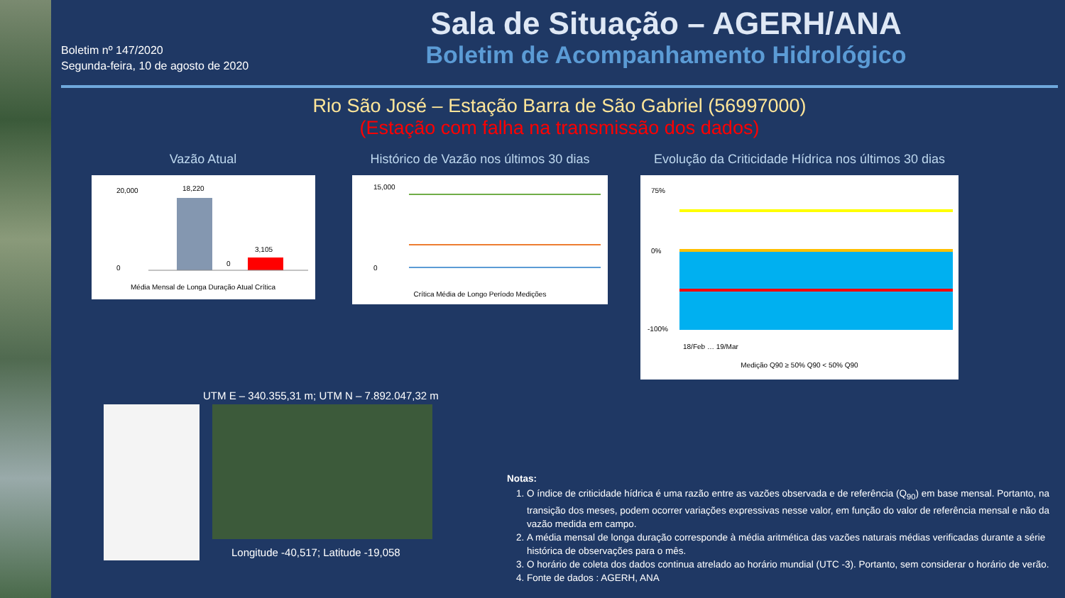Boletim nº 147/2020
Segunda-feira, 10 de agosto de 2020
Sala de Situação – AGERH/ANA
Boletim de Acompanhamento Hidrológico
Rio São José – Estação Barra de São Gabriel (56997000)
(Estação com falha na transmissão dos dados)
Vazão Atual
18,220
3,105
0
20,000
0
Média Mensal de Longa Duração Atual Crítica
Histórico de Vazão nos últimos 30 dias
15,000
0
Crítica Média de Longo Período Medições
Evolução da Criticidade Hídrica nos últimos 30 dias
75%
0%
-100%
18/Feb … 19/Mar
Medição Q90 ≥ 50% Q90 < 50% Q90
UTM E – 340.355,31 m; UTM N – 7.892.047,32 m
Longitude -40,517; Latitude -19,058
Notas:
1. O índice de criticidade hídrica é uma razão entre as vazões observada e de referência (Q<sub>90</sub>) em base mensal. Portanto, na transição dos meses, podem ocorrer variações expressivas nesse valor, em função do valor de referência mensal e não da vazão medida em campo.
2. A média mensal de longa duração corresponde à média aritmética das vazões naturais médias verificadas durante a série histórica de observações para o mês.
3. O horário de coleta dos dados continua atrelado ao horário mundial (UTC -3). Portanto, sem considerar o horário de verão.
4. Fonte de dados : AGERH, ANA